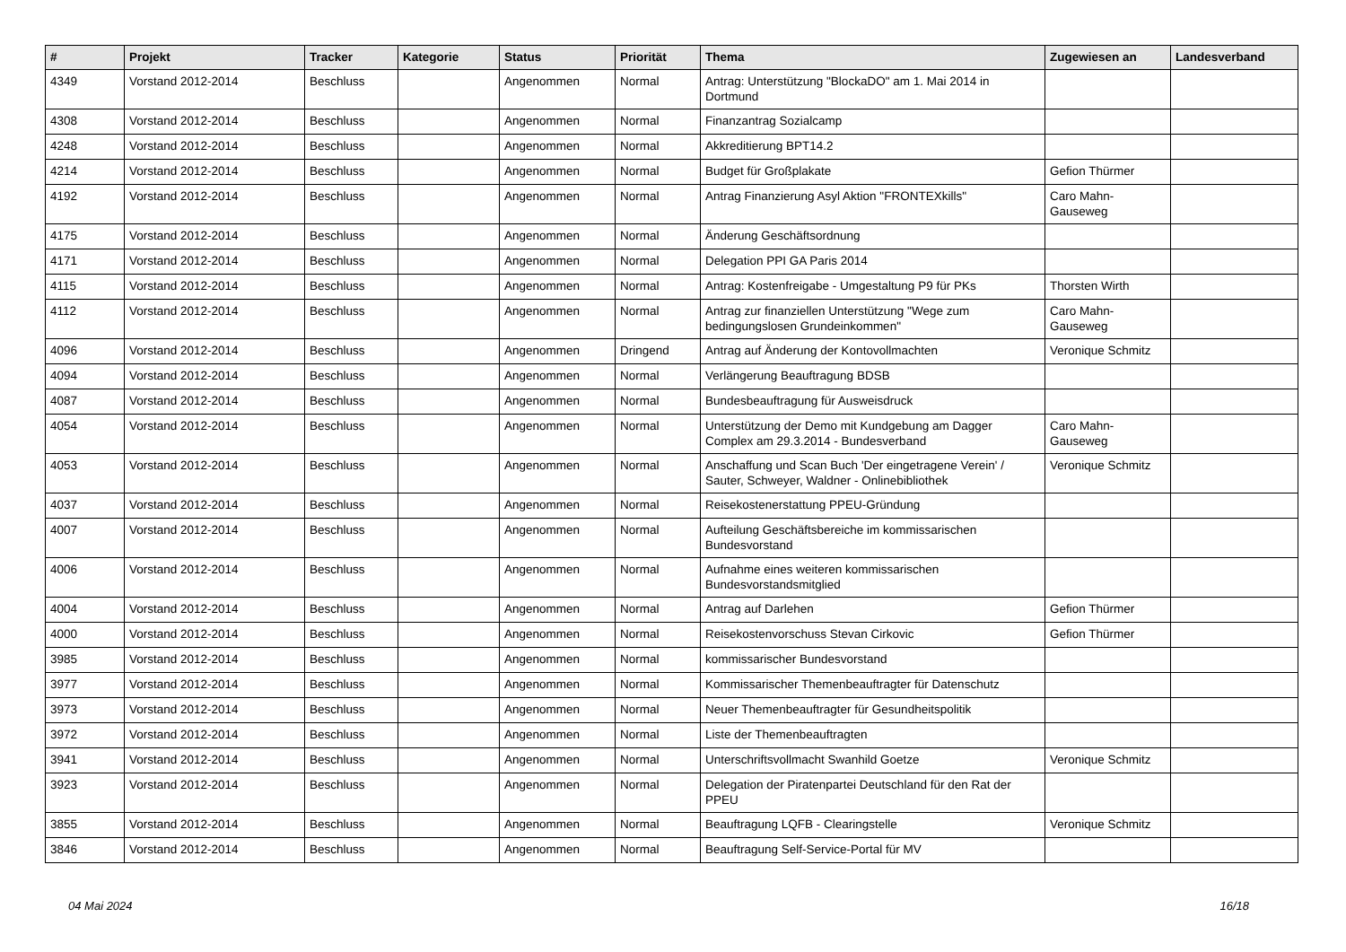| # | Projekt | Tracker | Kategorie | Status | Priorität | Thema | Zugewiesen an | Landesverband |
| --- | --- | --- | --- | --- | --- | --- | --- | --- |
| 4349 | Vorstand 2012-2014 | Beschluss | | Angenommen | Normal | Antrag: Unterstützung "BlockaDO" am 1. Mai 2014 in Dortmund | | |
| 4308 | Vorstand 2012-2014 | Beschluss | | Angenommen | Normal | Finanzantrag Sozialcamp | | |
| 4248 | Vorstand 2012-2014 | Beschluss | | Angenommen | Normal | Akkreditierung BPT14.2 | | |
| 4214 | Vorstand 2012-2014 | Beschluss | | Angenommen | Normal | Budget für Großplakate | Gefion Thürmer | |
| 4192 | Vorstand 2012-2014 | Beschluss | | Angenommen | Normal | Antrag Finanzierung Asyl Aktion "FRONTEXkills" | Caro Mahn-Gauseweg | |
| 4175 | Vorstand 2012-2014 | Beschluss | | Angenommen | Normal | Änderung Geschäftsordnung | | |
| 4171 | Vorstand 2012-2014 | Beschluss | | Angenommen | Normal | Delegation PPI GA Paris 2014 | | |
| 4115 | Vorstand 2012-2014 | Beschluss | | Angenommen | Normal | Antrag: Kostenfreigabe - Umgestaltung P9 für PKs | Thorsten Wirth | |
| 4112 | Vorstand 2012-2014 | Beschluss | | Angenommen | Normal | Antrag zur finanziellen Unterstützung "Wege zum bedingungslosen Grundeinkommen" | Caro Mahn-Gauseweg | |
| 4096 | Vorstand 2012-2014 | Beschluss | | Angenommen | Dringend | Antrag auf Änderung der Kontovollmachten | Veronique Schmitz | |
| 4094 | Vorstand 2012-2014 | Beschluss | | Angenommen | Normal | Verlängerung Beauftragung BDSB | | |
| 4087 | Vorstand 2012-2014 | Beschluss | | Angenommen | Normal | Bundesbeauftragung für Ausweisdruck | | |
| 4054 | Vorstand 2012-2014 | Beschluss | | Angenommen | Normal | Unterstützung der Demo mit Kundgebung am Dagger Complex am 29.3.2014 - Bundesverband | Caro Mahn-Gauseweg | |
| 4053 | Vorstand 2012-2014 | Beschluss | | Angenommen | Normal | Anschaffung und Scan Buch 'Der eingetragene Verein' / Sauter, Schweyer, Waldner - Onlinebibliothek | Veronique Schmitz | |
| 4037 | Vorstand 2012-2014 | Beschluss | | Angenommen | Normal | Reisekostenerstattung PPEU-Gründung | | |
| 4007 | Vorstand 2012-2014 | Beschluss | | Angenommen | Normal | Aufteilung Geschäftsbereiche im kommissarischen Bundesvorstand | | |
| 4006 | Vorstand 2012-2014 | Beschluss | | Angenommen | Normal | Aufnahme eines weiteren kommissarischen Bundesvorstandsmitglied | | |
| 4004 | Vorstand 2012-2014 | Beschluss | | Angenommen | Normal | Antrag auf Darlehen | Gefion Thürmer | |
| 4000 | Vorstand 2012-2014 | Beschluss | | Angenommen | Normal | Reisekostenvorschuss Stevan Cirkovic | Gefion Thürmer | |
| 3985 | Vorstand 2012-2014 | Beschluss | | Angenommen | Normal | kommissarischer Bundesvorstand | | |
| 3977 | Vorstand 2012-2014 | Beschluss | | Angenommen | Normal | Kommissarischer Themenbeauftragter für Datenschutz | | |
| 3973 | Vorstand 2012-2014 | Beschluss | | Angenommen | Normal | Neuer Themenbeauftragter für Gesundheitspolitik | | |
| 3972 | Vorstand 2012-2014 | Beschluss | | Angenommen | Normal | Liste der Themenbeauftragten | | |
| 3941 | Vorstand 2012-2014 | Beschluss | | Angenommen | Normal | Unterschriftsvollmacht Swanhild Goetze | Veronique Schmitz | |
| 3923 | Vorstand 2012-2014 | Beschluss | | Angenommen | Normal | Delegation der Piratenpartei Deutschland für den Rat der PPEU | | |
| 3855 | Vorstand 2012-2014 | Beschluss | | Angenommen | Normal | Beauftragung LQFB - Clearingstelle | Veronique Schmitz | |
| 3846 | Vorstand 2012-2014 | Beschluss | | Angenommen | Normal | Beauftragung Self-Service-Portal für MV | | |
04 Mai 2024 16/18